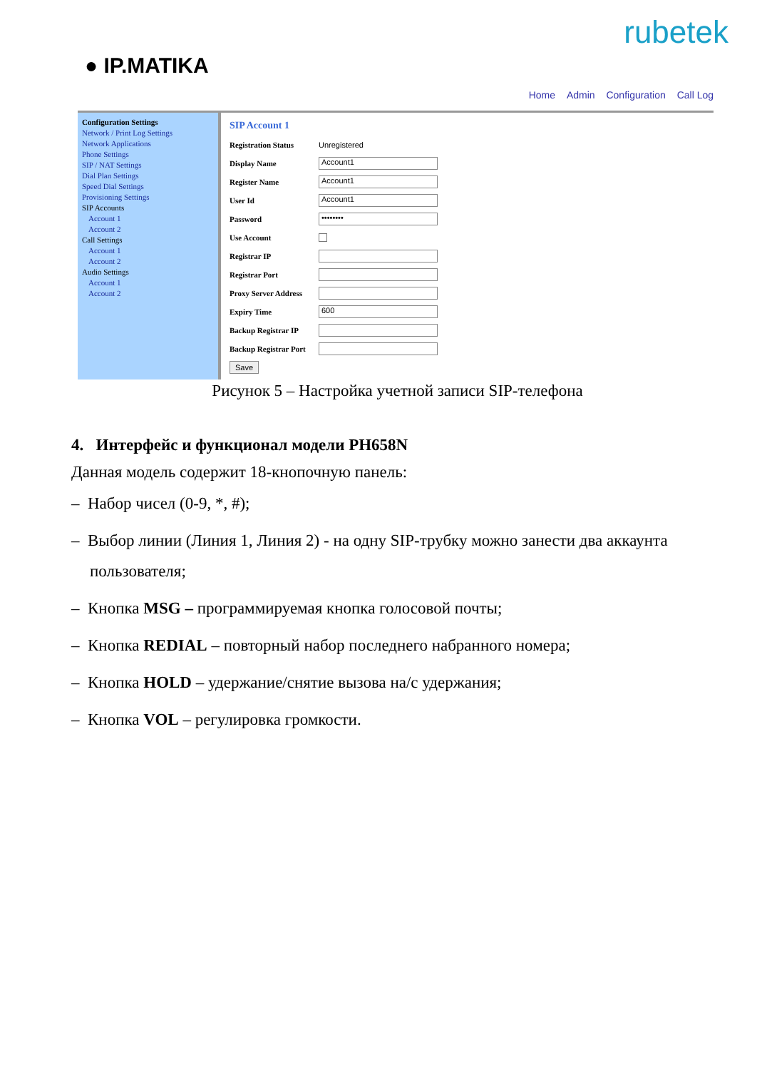rubetek
● IP.MATIKA
Home Admin Configuration Call Log
Configuration Settings
Network / Print Log Settings
Network Applications
Phone Settings
SIP / NAT Settings
Dial Plan Settings
Speed Dial Settings
Provisioning Settings
SIP Accounts
Account 1
Account 2
Call Settings
Account 1
Account 2
Audio Settings
Account 1
Account 2
SIP Account 1
Registration Status Unregistered
Display Name
Account1
Register Name
Account1
User Id
Account1
Password
••••••••
Use Account
Registrar IP
Registrar Port
Proxy Server Address
Expiry Time
600
Backup Registrar IP
Backup Registrar Port
Save
Рисунок 5 – Настройка учетной записи SIP-телефона
4. Интерфейс и функционал модели PH658N
Данная модель содержит 18-кнопочную панель:
– Набор чисел (0-9, *, #);
– Выбор линии (Линия 1, Линия 2) - на одну SIP-трубку можно занести два аккаунта пользователя;
– Кнопка MSG – программируемая кнопка голосовой почты;
– Кнопка REDIAL – повторный набор последнего набранного номера;
– Кнопка HOLD – удержание/снятие вызова на/с удержания;
– Кнопка VOL – регулировка громкости.